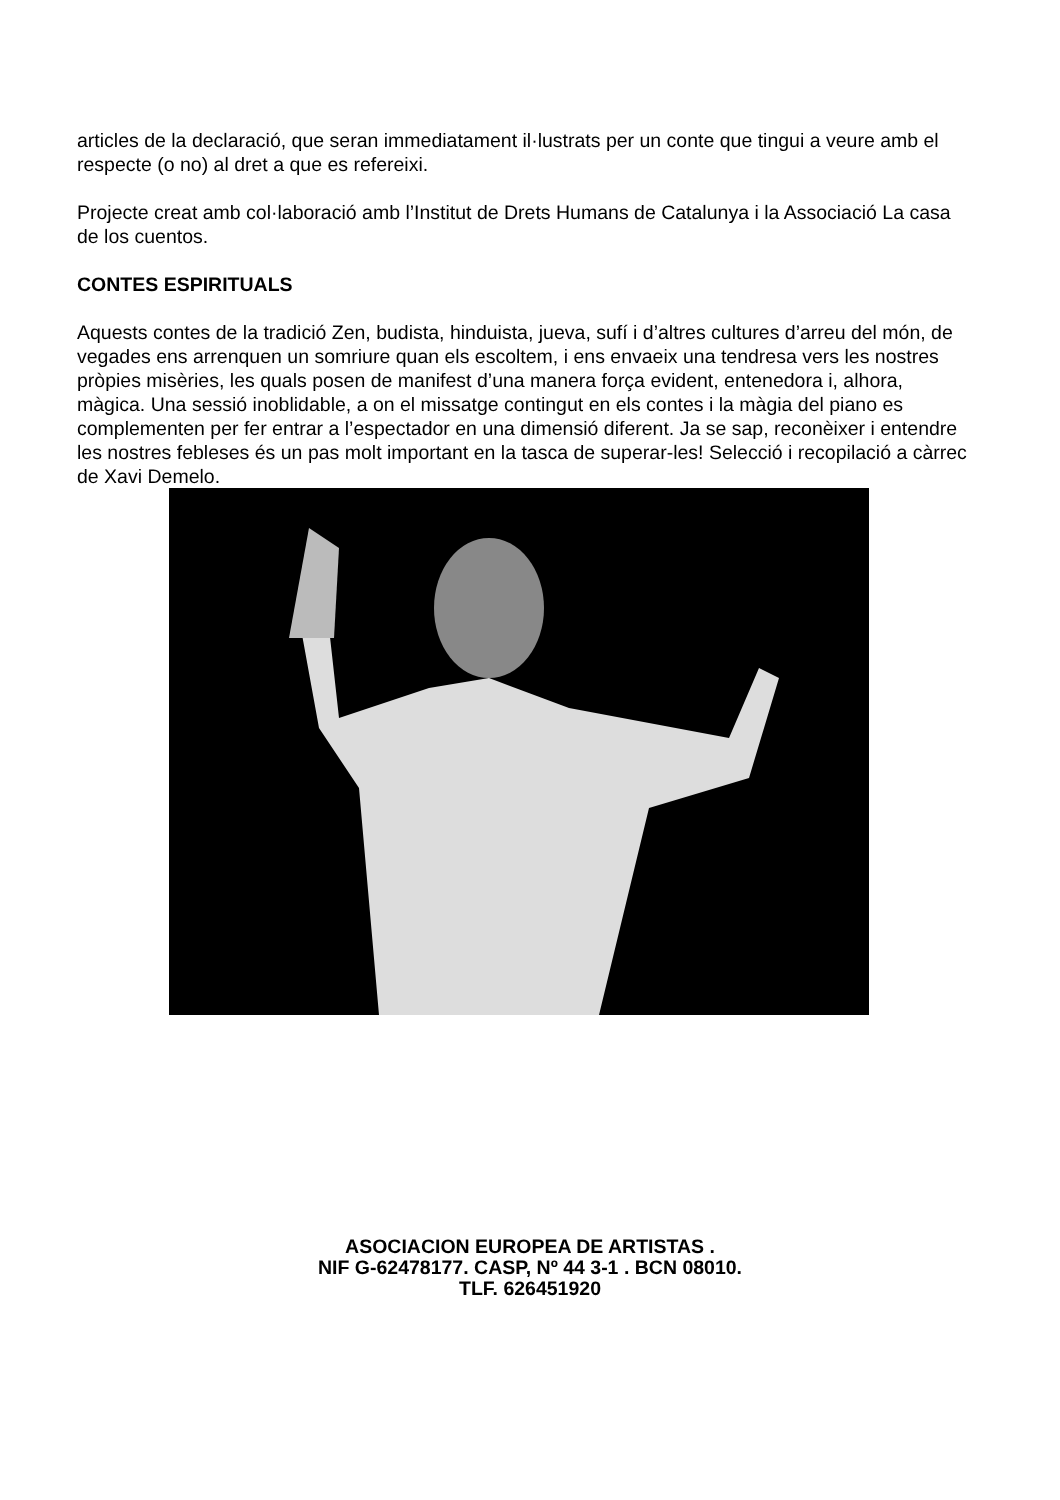articles de la declaració, que seran immediatament il·lustrats per un conte que tingui a veure amb el respecte (o no) al dret a que es refereixi.
Projecte creat amb col·laboració amb l’Institut de Drets Humans de Catalunya i la Associació La casa de los cuentos.
CONTES ESPIRITUALS
Aquests contes de la tradició Zen, budista, hinduista, jueva, sufí i d’altres cultures d’arreu del món, de vegades ens arrenquen un somriure quan els escoltem, i ens envaeix una tendresa vers les nostres pròpies misèries, les quals posen de manifest d’una manera força evident, entenedora i, alhora, màgica. Una sessió inoblidable, a on el missatge contingut en els contes i la màgia del piano es complementen per fer entrar a l’espectador en una dimensió diferent. Ja se sap, reconèixer i entendre les nostres febleses és un pas molt important en la tasca de superar-les! Selecció i recopilació a càrrec de Xavi Demelo.
ASOCIACION EUROPEA DE ARTISTAS .
NIF G-62478177. CASP, Nº 44 3-1 . BCN 08010.
TLF. 626451920